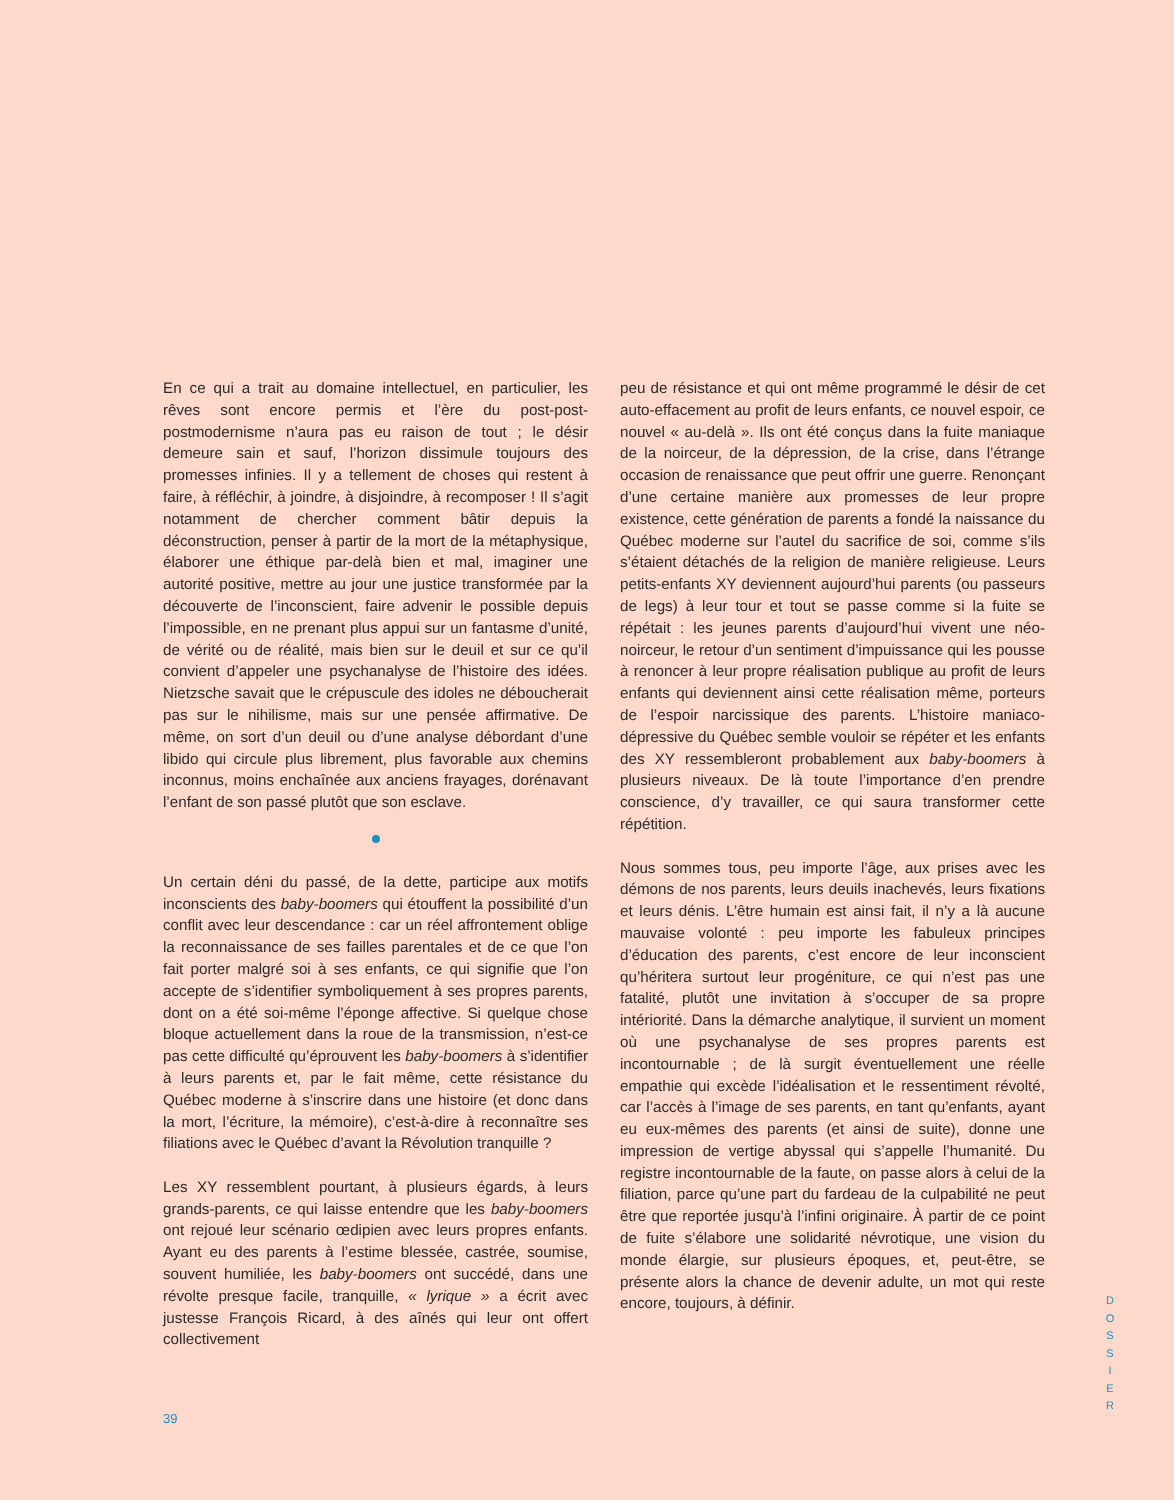En ce qui a trait au domaine intellectuel, en particulier, les rêves sont encore permis et l’ère du post-post-postmodernisme n’aura pas eu raison de tout ; le désir demeure sain et sauf, l’horizon dissimule toujours des promesses infinies. Il y a tellement de choses qui restent à faire, à réfléchir, à joindre, à disjoindre, à recomposer ! Il s’agit notamment de chercher comment bâtir depuis la déconstruction, penser à partir de la mort de la métaphysique, élaborer une éthique par-delà bien et mal, imaginer une autorité positive, mettre au jour une justice transformée par la découverte de l’inconscient, faire advenir le possible depuis l’impossible, en ne prenant plus appui sur un fantasme d’unité, de vérité ou de réalité, mais bien sur le deuil et sur ce qu’il convient d’appeler une psychanalyse de l’histoire des idées. Nietzsche savait que le crépuscule des idoles ne déboucherait pas sur le nihilisme, mais sur une pensée affirmative. De même, on sort d’un deuil ou d’une analyse débordant d’une libido qui circule plus librement, plus favorable aux chemins inconnus, moins enchaînée aux anciens frayages, dorénavant l’enfant de son passé plutôt que son esclave.
Un certain déni du passé, de la dette, participe aux motifs inconscients des baby-boomers qui étouffent la possibilité d’un conflit avec leur descendance : car un réel affrontement oblige la reconnaissance de ses failles parentales et de ce que l’on fait porter malgré soi à ses enfants, ce qui signifie que l’on accepte de s’identifier symboliquement à ses propres parents, dont on a été soi-même l’éponge affective. Si quelque chose bloque actuellement dans la roue de la transmission, n’est-ce pas cette difficulté qu’éprouvent les baby-boomers à s’identifier à leurs parents et, par le fait même, cette résistance du Québec moderne à s’inscrire dans une histoire (et donc dans la mort, l’écriture, la mémoire), c’est-à-dire à reconnaître ses filiations avec le Québec d’avant la Révolution tranquille ?
Les XY ressemblent pourtant, à plusieurs égards, à leurs grands-parents, ce qui laisse entendre que les baby-boomers ont rejoué leur scénario œdipien avec leurs propres enfants. Ayant eu des parents à l’estime blessée, castrée, soumise, souvent humiliée, les baby-boomers ont succédé, dans une révolte presque facile, tranquille, « lyrique » a écrit avec justesse François Ricard, à des aînés qui leur ont offert collectivement
peu de résistance et qui ont même programmé le désir de cet auto-effacement au profit de leurs enfants, ce nouvel espoir, ce nouvel « au-delà ». Ils ont été conçus dans la fuite maniaque de la noirceur, de la dépression, de la crise, dans l’étrange occasion de renaissance que peut offrir une guerre. Renonçant d’une certaine manière aux promesses de leur propre existence, cette génération de parents a fondé la naissance du Québec moderne sur l’autel du sacrifice de soi, comme s’ils s’étaient détachés de la religion de manière religieuse. Leurs petits-enfants XY deviennent aujourd’hui parents (ou passeurs de legs) à leur tour et tout se passe comme si la fuite se répétait : les jeunes parents d’aujourd’hui vivent une néo-noirceur, le retour d’un sentiment d’impuissance qui les pousse à renoncer à leur propre réalisation publique au profit de leurs enfants qui deviennent ainsi cette réalisation même, porteurs de l’espoir narcissique des parents. L’histoire maniaco-dépressive du Québec semble vouloir se répéter et les enfants des XY ressembleront probablement aux baby-boomers à plusieurs niveaux. De là toute l’importance d’en prendre conscience, d’y travailler, ce qui saura transformer cette répétition.
Nous sommes tous, peu importe l’âge, aux prises avec les démons de nos parents, leurs deuils inachevés, leurs fixations et leurs dénis. L’être humain est ainsi fait, il n’y a là aucune mauvaise volonté : peu importe les fabuleux principes d’éducation des parents, c’est encore de leur inconscient qu’héritera surtout leur progéniture, ce qui n’est pas une fatalité, plutôt une invitation à s’occuper de sa propre intériorité. Dans la démarche analytique, il survient un moment où une psychanalyse de ses propres parents est incontournable ; de là surgit éventuellement une réelle empathie qui excède l’idéalisation et le ressentiment révolté, car l’accès à l’image de ses parents, en tant qu’enfants, ayant eu eux-mêmes des parents (et ainsi de suite), donne une impression de vertige abyssal qui s’appelle l’humanité. Du registre incontournable de la faute, on passe alors à celui de la filiation, parce qu’une part du fardeau de la culpabilité ne peut être que reportée jusqu’à l’infini originaire. À partir de ce point de fuite s’élabore une solidarité névrotique, une vision du monde élargie, sur plusieurs époques, et, peut-être, se présente alors la chance de devenir adulte, un mot qui reste encore, toujours, à définir.
39
D
O
S
S
I
E
R